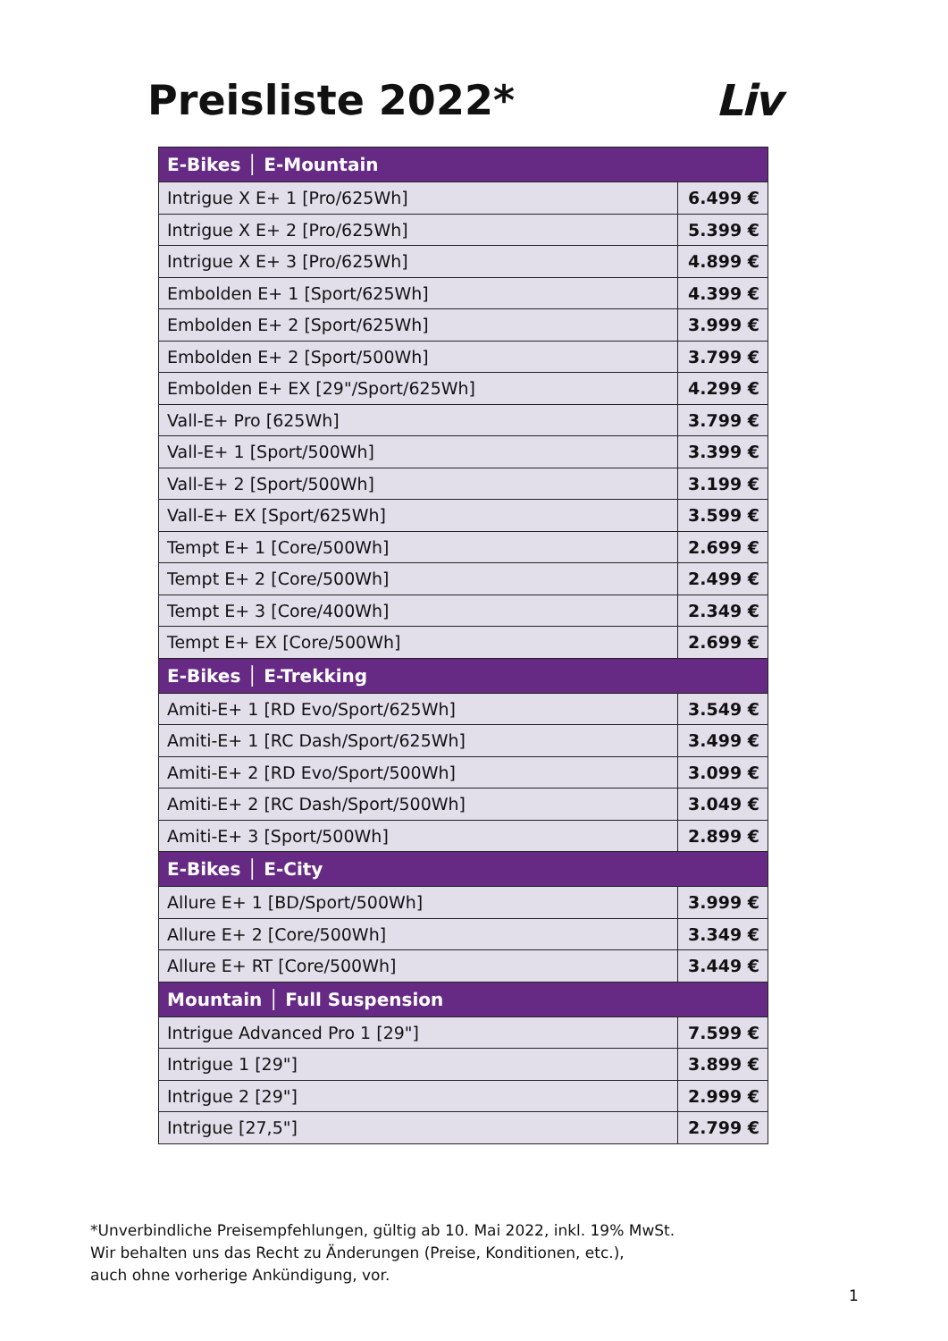Preisliste 2022* Liv
| E-Bikes │ E-Mountain | |
| --- | --- |
| Intrigue X E+ 1 [Pro/625Wh] | 6.499 € |
| Intrigue X E+ 2 [Pro/625Wh] | 5.399 € |
| Intrigue X E+ 3 [Pro/625Wh] | 4.899 € |
| Embolden E+ 1 [Sport/625Wh] | 4.399 € |
| Embolden E+ 2 [Sport/625Wh] | 3.999 € |
| Embolden E+ 2 [Sport/500Wh] | 3.799 € |
| Embolden E+ EX [29"/Sport/625Wh] | 4.299 € |
| Vall-E+ Pro [625Wh] | 3.799 € |
| Vall-E+ 1 [Sport/500Wh] | 3.399 € |
| Vall-E+ 2 [Sport/500Wh] | 3.199 € |
| Vall-E+ EX [Sport/625Wh] | 3.599 € |
| Tempt E+ 1 [Core/500Wh] | 2.699 € |
| Tempt E+ 2 [Core/500Wh] | 2.499 € |
| Tempt E+ 3 [Core/400Wh] | 2.349 € |
| Tempt E+ EX [Core/500Wh] | 2.699 € |
| E-Bikes │ E-Trekking | |
| Amiti-E+ 1 [RD Evo/Sport/625Wh] | 3.549 € |
| Amiti-E+ 1 [RC Dash/Sport/625Wh] | 3.499 € |
| Amiti-E+ 2 [RD Evo/Sport/500Wh] | 3.099 € |
| Amiti-E+ 2 [RC Dash/Sport/500Wh] | 3.049 € |
| Amiti-E+ 3 [Sport/500Wh] | 2.899 € |
| E-Bikes │ E-City | |
| Allure E+ 1 [BD/Sport/500Wh] | 3.999 € |
| Allure E+ 2 [Core/500Wh] | 3.349 € |
| Allure E+ RT [Core/500Wh] | 3.449 € |
| Mountain │ Full Suspension | |
| Intrigue Advanced Pro 1 [29"] | 7.599 € |
| Intrigue 1 [29"] | 3.899 € |
| Intrigue 2 [29"] | 2.999 € |
| Intrigue [27,5"] | 2.799 € |
*Unverbindliche Preisempfehlungen, gültig ab 10. Mai 2022, inkl. 19% MwSt.
Wir behalten uns das Recht zu Änderungen (Preise, Konditionen, etc.),
auch ohne vorherige Ankündigung, vor.
1